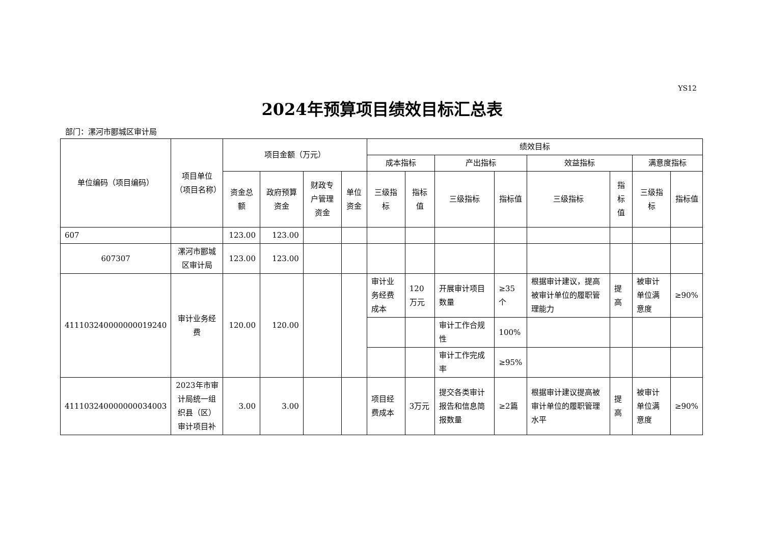YS12
2024年预算项目绩效目标汇总表
部门：漯河市郾城区审计局
| 单位编码（项目编码） | 项目单位（项目名称） | 项目金额（万元） | | | | 绩效目标 | | | | | | | |
| --- | --- | --- | --- | --- | --- | --- | --- | --- | --- | --- | --- | --- | --- |
| | | | | | | 成本指标 | | 产出指标 | | 效益指标 | | 满意度指标 | |
| | | 资金总额 | 政府预算资金 | 财政专户管理资金 | 单位资金 | 三级指标 | 指标值 | 三级指标 | 指标值 | 三级指标 | 指标值 | 三级指标 | 指标值 |
| 607 | | 123.00 | 123.00 | | | | | | | | | | |
| 607307 | 漯河市郾城区审计局 | 123.00 | 123.00 | | | | | | | | | | |
| 411103240000000019240 | 审计业务经费 | 120.00 | 120.00 | | | 审计业务经费成本 | 120万元 | 开展审计项目数量 | ≥35个 | 根据审计建议，提高被审计单位的履职管理能力 | 提高 | 被审计单位满意度 | ≥90% |
| | | | | | | | | 审计工作合规性 | 100% | | | | |
| | | | | | | | | 审计工作完成率 | ≥95% | | | | |
| 411103240000000034003 | 2023年市审计局统一组织县（区）审计项目补 | 3.00 | 3.00 | | | 项目经费成本 | 3万元 | 提交各类审计报告和信息简报数量 | ≥2篇 | 根据审计建议提高被审计单位的履职管理水平 | 提高 | 被审计单位满意度 | ≥90% |